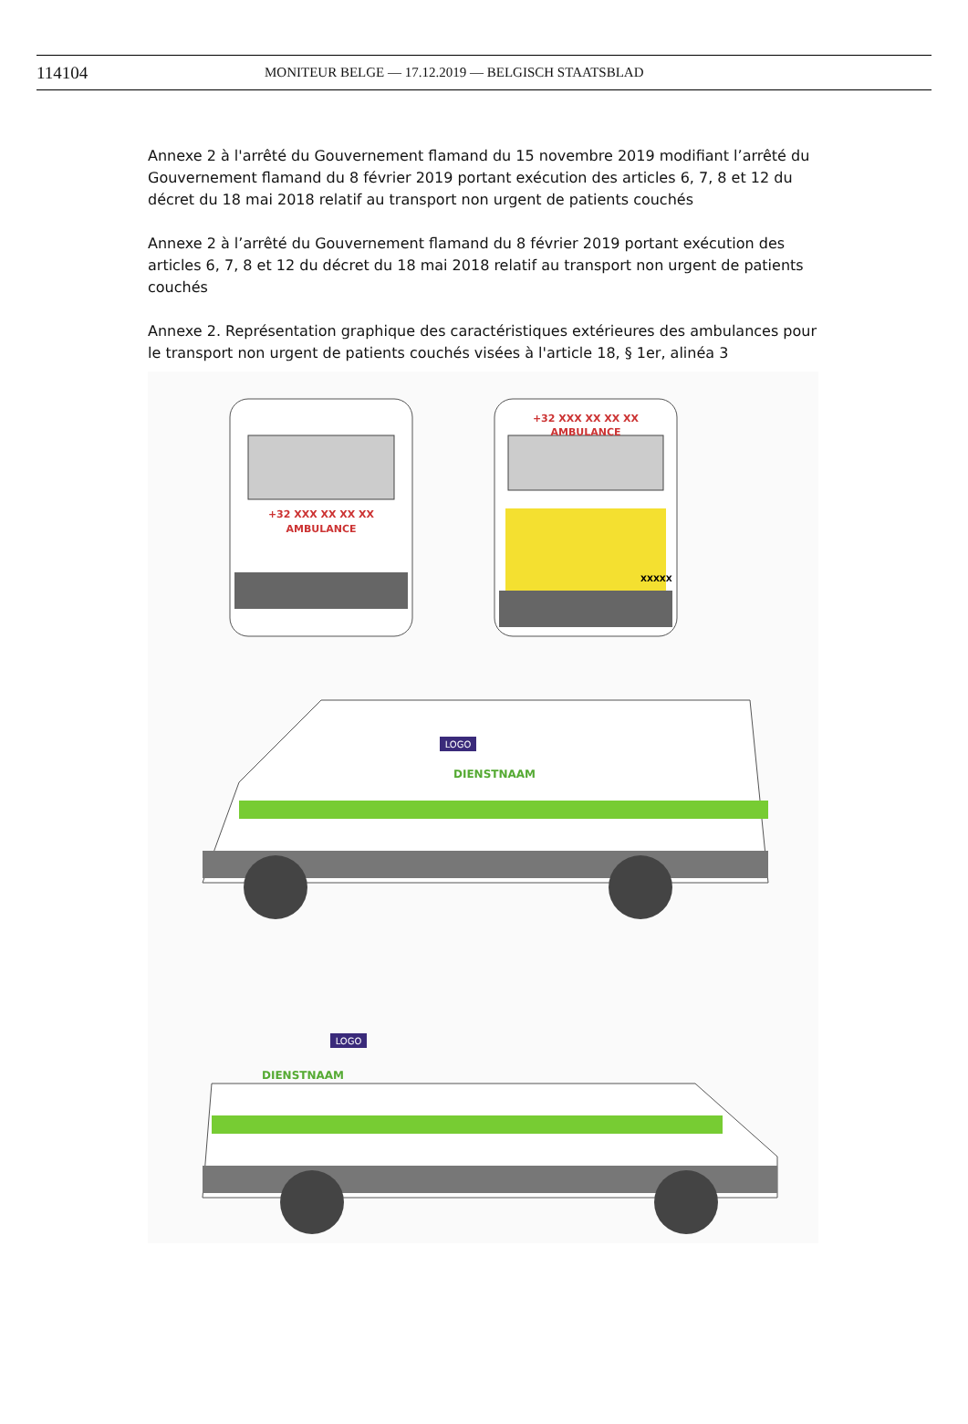114104 MONITEUR BELGE — 17.12.2019 — BELGISCH STAATSBLAD
Annexe 2 à l'arrêté du Gouvernement flamand du 15 novembre 2019 modifiant l’arrêté du Gouvernement flamand du 8 février 2019 portant exécution des articles 6, 7, 8 et 12 du décret du 18 mai 2018 relatif au transport non urgent de patients couchés
Annexe 2 à l’arrêté du Gouvernement flamand du 8 février 2019 portant exécution des articles 6, 7, 8 et 12 du décret du 18 mai 2018 relatif au transport non urgent de patients couchés
Annexe 2. Représentation graphique des caractéristiques extérieures des ambulances pour le transport non urgent de patients couchés visées à l'article 18, § 1er, alinéa 3
+32 XXX XX XX XX
AMBULANCE
+32 XXX XX XX XX
AMBULANCE
XXXXX
LOGO
DIENSTNAAM
LOGO
DIENSTNAAM